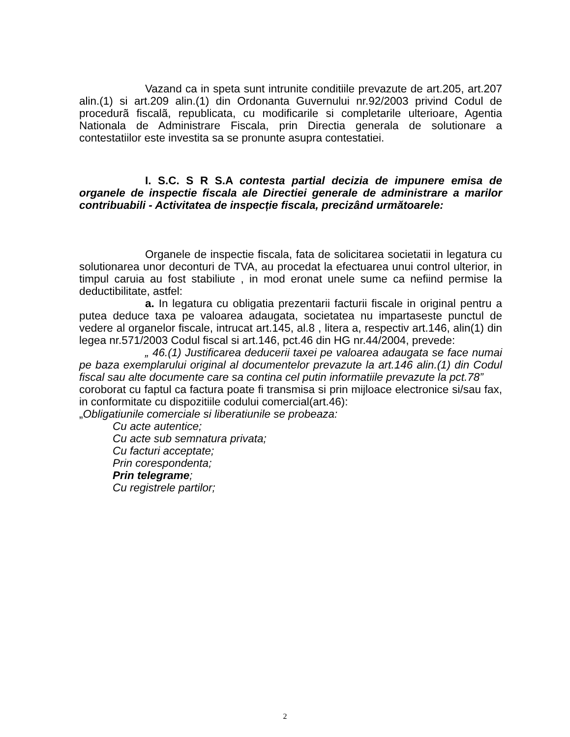Vazand ca in speta sunt intrunite conditiile prevazute de art.205, art.207 alin.(1) si art.209 alin.(1) din Ordonanta Guvernului nr.92/2003 privind Codul de procedurã fiscalã, republicata, cu modificarile si completarile ulterioare, Agentia Nationala de Administrare Fiscala, prin Directia generala de solutionare a contestatiilor este investita sa se pronunte asupra contestatiei.
I. S.C. S R S.A contesta partial decizia de impunere emisa de organele de inspectie fiscala ale Directiei generale de administrare a marilor contribuabili - Activitatea de inspecție fiscala, precizând următoarele:
Organele de inspectie fiscala, fata de solicitarea societatii in legatura cu solutionarea unor deconturi de TVA, au procedat la efectuarea unui control ulterior, in timpul caruia au fost stabiliute , in mod eronat unele sume ca nefiind permise la deductibilitate, astfel:
a. In legatura cu obligatia prezentarii facturii fiscale in original pentru a putea deduce taxa pe valoarea adaugata, societatea nu impartaseste punctul de vedere al organelor fiscale, intrucat art.145, al.8 , litera a, respectiv art.146, alin(1) din legea nr.571/2003 Codul fiscal si art.146, pct.46 din HG nr.44/2004, prevede:
„ 46.(1) Justificarea deducerii taxei pe valoarea adaugata se face numai pe baza exemplarului original al documentelor prevazute la art.146 alin.(1) din Codul fiscal sau alte documente care sa contina cel putin informatiile prevazute la pct.78”
coroborat cu faptul ca factura poate fi transmisa si prin mijloace electronice si/sau fax, in conformitate cu dispozitiile codului comercial(art.46):
„Obligatiunile comerciale si liberatiunile se probeaza:
Cu acte autentice;
Cu acte sub semnatura privata;
Cu facturi acceptate;
Prin corespondenta;
Prin telegrame;
Cu registrele partilor;
2